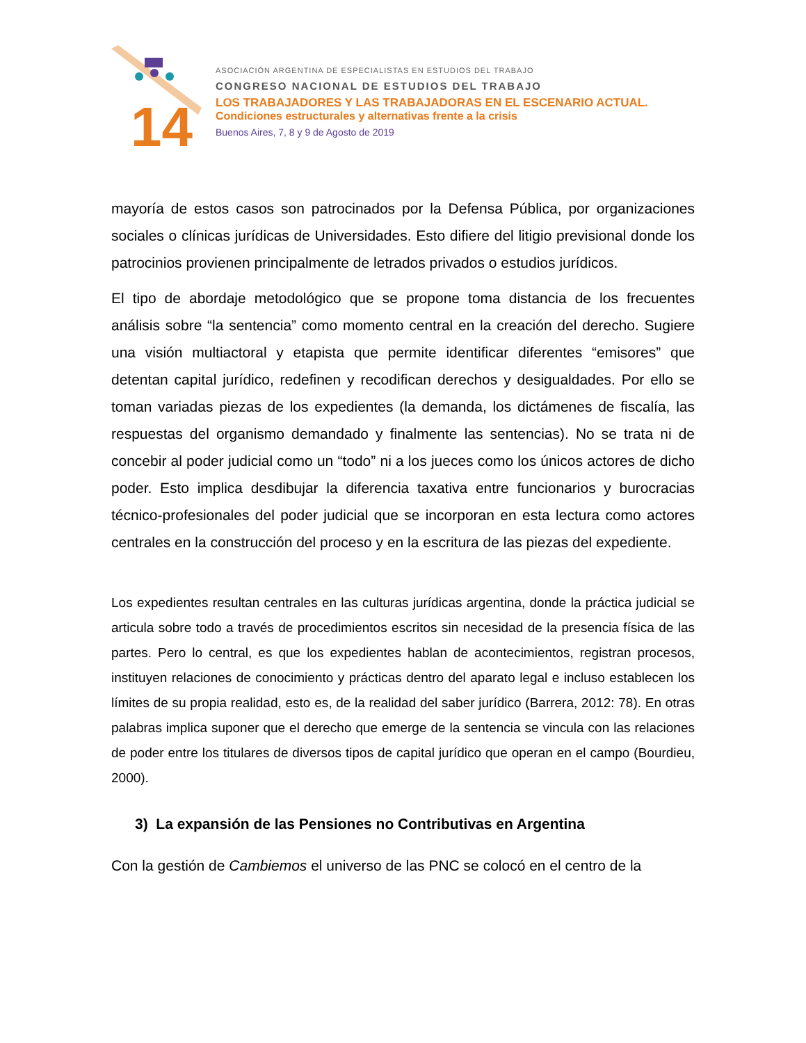14
ASOCIACIÓN ARGENTINA DE ESPECIALISTAS EN ESTUDIOS DEL TRABAJO
CONGRESO NACIONAL DE ESTUDIOS DEL TRABAJO
LOS TRABAJADORES Y LAS TRABAJADORAS EN EL ESCENARIO ACTUAL.
Condiciones estructurales y alternativas frente a la crisis
Buenos Aires, 7, 8 y 9 de Agosto de 2019
mayoría de estos casos son patrocinados por la Defensa Pública, por organizaciones sociales o clínicas jurídicas de Universidades. Esto difiere del litigio previsional donde los patrocinios provienen principalmente de letrados privados o estudios jurídicos.
El tipo de abordaje metodológico que se propone toma distancia de los frecuentes análisis sobre “la sentencia” como momento central en la creación del derecho. Sugiere una visión multiactoral y etapista que permite identificar diferentes “emisores” que detentan capital jurídico, redefinen y recodifican derechos y desigualdades. Por ello se toman variadas piezas de los expedientes (la demanda, los dictámenes de fiscalía, las respuestas del organismo demandado y finalmente las sentencias). No se trata ni de concebir al poder judicial como un “todo” ni a los jueces como los únicos actores de dicho poder. Esto implica desdibujar la diferencia taxativa entre funcionarios y burocracias técnico-profesionales del poder judicial que se incorporan en esta lectura como actores centrales en la construcción del proceso y en la escritura de las piezas del expediente.
Los expedientes resultan centrales en las culturas jurídicas argentina, donde la práctica judicial se articula sobre todo a través de procedimientos escritos sin necesidad de la presencia física de las partes. Pero lo central, es que los expedientes hablan de acontecimientos, registran procesos, instituyen relaciones de conocimiento y prácticas dentro del aparato legal e incluso establecen los límites de su propia realidad, esto es, de la realidad del saber jurídico (Barrera, 2012: 78). En otras palabras implica suponer que el derecho que emerge de la sentencia se vincula con las relaciones de poder entre los titulares de diversos tipos de capital jurídico que operan en el campo (Bourdieu, 2000).
3) La expansión de las Pensiones no Contributivas en Argentina
Con la gestión de Cambiemos el universo de las PNC se colocó en el centro de la